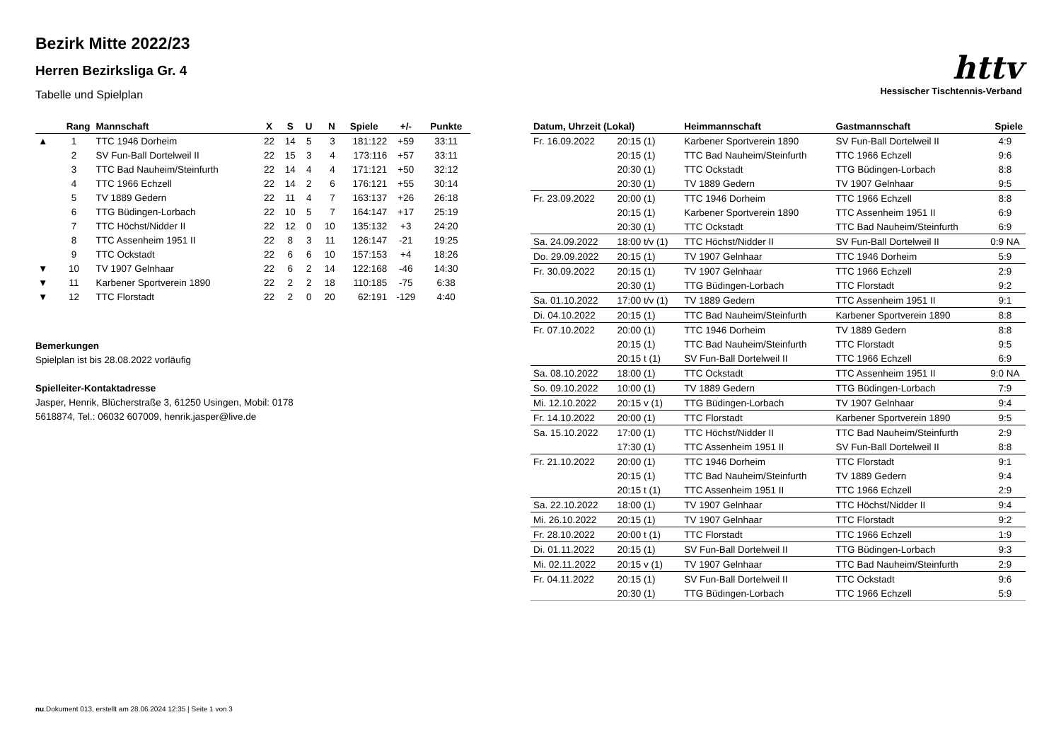Bezirk Mitte 2022/23
Herren Bezirksliga Gr. 4
Tabelle und Spielplan
httv
Hessischer Tischtennis-Verband
| | Rang | Mannschaft | X | S | U | N | Spiele | +/- | Punkte |
| --- | --- | --- | --- | --- | --- | --- | --- | --- | --- |
| ▲ | 1 | TTC 1946 Dorheim | 22 | 14 | 5 | 3 | 181:122 | +59 | 33:11 |
| | 2 | SV Fun-Ball Dortelweil II | 22 | 15 | 3 | 4 | 173:116 | +57 | 33:11 |
| | 3 | TTC Bad Nauheim/Steinfurth | 22 | 14 | 4 | 4 | 171:121 | +50 | 32:12 |
| | 4 | TTC 1966 Echzell | 22 | 14 | 2 | 6 | 176:121 | +55 | 30:14 |
| | 5 | TV 1889 Gedern | 22 | 11 | 4 | 7 | 163:137 | +26 | 26:18 |
| | 6 | TTG Büdingen-Lorbach | 22 | 10 | 5 | 7 | 164:147 | +17 | 25:19 |
| | 7 | TTC Höchst/Nidder II | 22 | 12 | 0 | 10 | 135:132 | +3 | 24:20 |
| | 8 | TTC Assenheim 1951 II | 22 | 8 | 3 | 11 | 126:147 | -21 | 19:25 |
| | 9 | TTC Ockstadt | 22 | 6 | 6 | 10 | 157:153 | +4 | 18:26 |
| ▼ | 10 | TV 1907 Gelnhaar | 22 | 6 | 2 | 14 | 122:168 | -46 | 14:30 |
| ▼ | 11 | Karbener Sportverein 1890 | 22 | 2 | 2 | 18 | 110:185 | -75 | 6:38 |
| ▼ | 12 | TTC Florstadt | 22 | 2 | 0 | 20 | 62:191 | -129 | 4:40 |
Bemerkungen
Spielplan ist bis 28.08.2022 vorläufig
Spielleiter-Kontaktadresse
Jasper, Henrik, Blücherstraße 3, 61250 Usingen, Mobil: 0178
5618874, Tel.: 06032 607009, henrik.jasper@live.de
| Datum, Uhrzeit (Lokal) | | Heimmannschaft | Gastmannschaft | Spiele |
| --- | --- | --- | --- | --- |
| Fr. 16.09.2022 | 20:15 (1) | Karbener Sportverein 1890 | SV Fun-Ball Dortelweil II | 4:9 |
| | 20:15 (1) | TTC Bad Nauheim/Steinfurth | TTC 1966 Echzell | 9:6 |
| | 20:30 (1) | TTC Ockstadt | TTG Büdingen-Lorbach | 8:8 |
| | 20:30 (1) | TV 1889 Gedern | TV 1907 Gelnhaar | 9:5 |
| Fr. 23.09.2022 | 20:00 (1) | TTC 1946 Dorheim | TTC 1966 Echzell | 8:8 |
| | 20:15 (1) | Karbener Sportverein 1890 | TTC Assenheim 1951 II | 6:9 |
| | 20:30 (1) | TTC Ockstadt | TTC Bad Nauheim/Steinfurth | 6:9 |
| Sa. 24.09.2022 | 18:00 t/v (1) | TTC Höchst/Nidder II | SV Fun-Ball Dortelweil II | 0:9 NA |
| Do. 29.09.2022 | 20:15 (1) | TV 1907 Gelnhaar | TTC 1946 Dorheim | 5:9 |
| Fr. 30.09.2022 | 20:15 (1) | TV 1907 Gelnhaar | TTC 1966 Echzell | 2:9 |
| | 20:30 (1) | TTG Büdingen-Lorbach | TTC Florstadt | 9:2 |
| Sa. 01.10.2022 | 17:00 t/v (1) | TV 1889 Gedern | TTC Assenheim 1951 II | 9:1 |
| Di. 04.10.2022 | 20:15 (1) | TTC Bad Nauheim/Steinfurth | Karbener Sportverein 1890 | 8:8 |
| Fr. 07.10.2022 | 20:00 (1) | TTC 1946 Dorheim | TV 1889 Gedern | 8:8 |
| | 20:15 (1) | TTC Bad Nauheim/Steinfurth | TTC Florstadt | 9:5 |
| | 20:15 t (1) | SV Fun-Ball Dortelweil II | TTC 1966 Echzell | 6:9 |
| Sa. 08.10.2022 | 18:00 (1) | TTC Ockstadt | TTC Assenheim 1951 II | 9:0 NA |
| So. 09.10.2022 | 10:00 (1) | TV 1889 Gedern | TTG Büdingen-Lorbach | 7:9 |
| Mi. 12.10.2022 | 20:15 v (1) | TTG Büdingen-Lorbach | TV 1907 Gelnhaar | 9:4 |
| Fr. 14.10.2022 | 20:00 (1) | TTC Florstadt | Karbener Sportverein 1890 | 9:5 |
| Sa. 15.10.2022 | 17:00 (1) | TTC Höchst/Nidder II | TTC Bad Nauheim/Steinfurth | 2:9 |
| | 17:30 (1) | TTC Assenheim 1951 II | SV Fun-Ball Dortelweil II | 8:8 |
| Fr. 21.10.2022 | 20:00 (1) | TTC 1946 Dorheim | TTC Florstadt | 9:1 |
| | 20:15 (1) | TTC Bad Nauheim/Steinfurth | TV 1889 Gedern | 9:4 |
| | 20:15 t (1) | TTC Assenheim 1951 II | TTC 1966 Echzell | 2:9 |
| Sa. 22.10.2022 | 18:00 (1) | TV 1907 Gelnhaar | TTC Höchst/Nidder II | 9:4 |
| Mi. 26.10.2022 | 20:15 (1) | TV 1907 Gelnhaar | TTC Florstadt | 9:2 |
| Fr. 28.10.2022 | 20:00 t (1) | TTC Florstadt | TTC 1966 Echzell | 1:9 |
| Di. 01.11.2022 | 20:15 (1) | SV Fun-Ball Dortelweil II | TTG Büdingen-Lorbach | 9:3 |
| Mi. 02.11.2022 | 20:15 v (1) | TV 1907 Gelnhaar | TTC Bad Nauheim/Steinfurth | 2:9 |
| Fr. 04.11.2022 | 20:15 (1) | SV Fun-Ball Dortelweil II | TTC Ockstadt | 9:6 |
| | 20:30 (1) | TTG Büdingen-Lorbach | TTC 1966 Echzell | 5:9 |
nu.Dokument 013, erstellt am 28.06.2024 12:35 | Seite 1 von 3